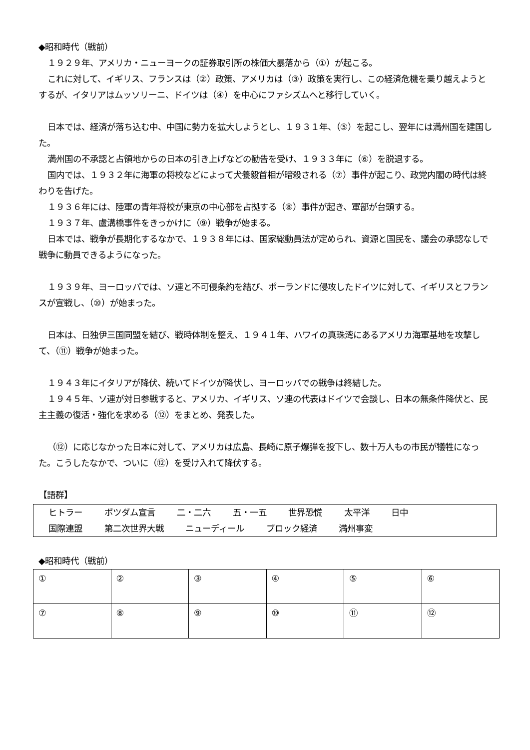◆昭和時代（戦前）
１９２９年、アメリカ・ニューヨークの証券取引所の株価大暴落から（①）が起こる。
これに対して、イギリス、フランスは（②）政策、アメリカは（③）政策を実行し、この経済危機を乗り越えようとするが、イタリアはムッソリーニ、ドイツは（④）を中心にファシズムへと移行していく。
日本では、経済が落ち込む中、中国に勢力を拡大しようとし、１９３１年、（⑤）を起こし、翌年には満州国を建国した。
満州国の不承認と占領地からの日本の引き上げなどの勧告を受け、１９３３年に（⑥）を脱退する。
国内では、１９３２年に海軍の将校などによって犬養毅首相が暗殺される（⑦）事件が起こり、政党内閣の時代は終わりを告げた。
１９３６年には、陸軍の青年将校が東京の中心部を占拠する（⑧）事件が起き、軍部が台頭する。
１９３７年、盧溝橋事件をきっかけに（⑨）戦争が始まる。
日本では、戦争が長期化するなかで、１９３８年には、国家総動員法が定められ、資源と国民を、議会の承認なしで戦争に動員できるようになった。
１９３９年、ヨーロッパでは、ソ連と不可侵条約を結び、ポーランドに侵攻したドイツに対して、イギリスとフランスが宣戦し、（⑩）が始まった。
日本は、日独伊三国同盟を結び、戦時体制を整え、１９４１年、ハワイの真珠湾にあるアメリカ海軍基地を攻撃して、（⑪）戦争が始まった。
１９４３年にイタリアが降伏、続いてドイツが降伏し、ヨーロッパでの戦争は終結した。
１９４５年、ソ連が対日参戦すると、アメリカ、イギリス、ソ連の代表はドイツで会談し、日本の無条件降伏と、民主主義の復活・強化を求める（⑫）をまとめ、発表した。
（⑫）に応じなかった日本に対して、アメリカは広島、長崎に原子爆弾を投下し、数十万人もの市民が犠牲になった。こうしたなかで、ついに（⑫）を受け入れて降伏する。
【語群】
ヒトラー ポツダム宣言 二・二六 五・一五 世界恐慌 太平洋 日中
国際連盟 第二次世界大戦 ニューディール ブロック経済 満州事変
◆昭和時代（戦前）
| ① | ② | ③ | ④ | ⑤ | ⑥ |
| ⑦ | ⑧ | ⑨ | ⑩ | ⑪ | ⑫ |